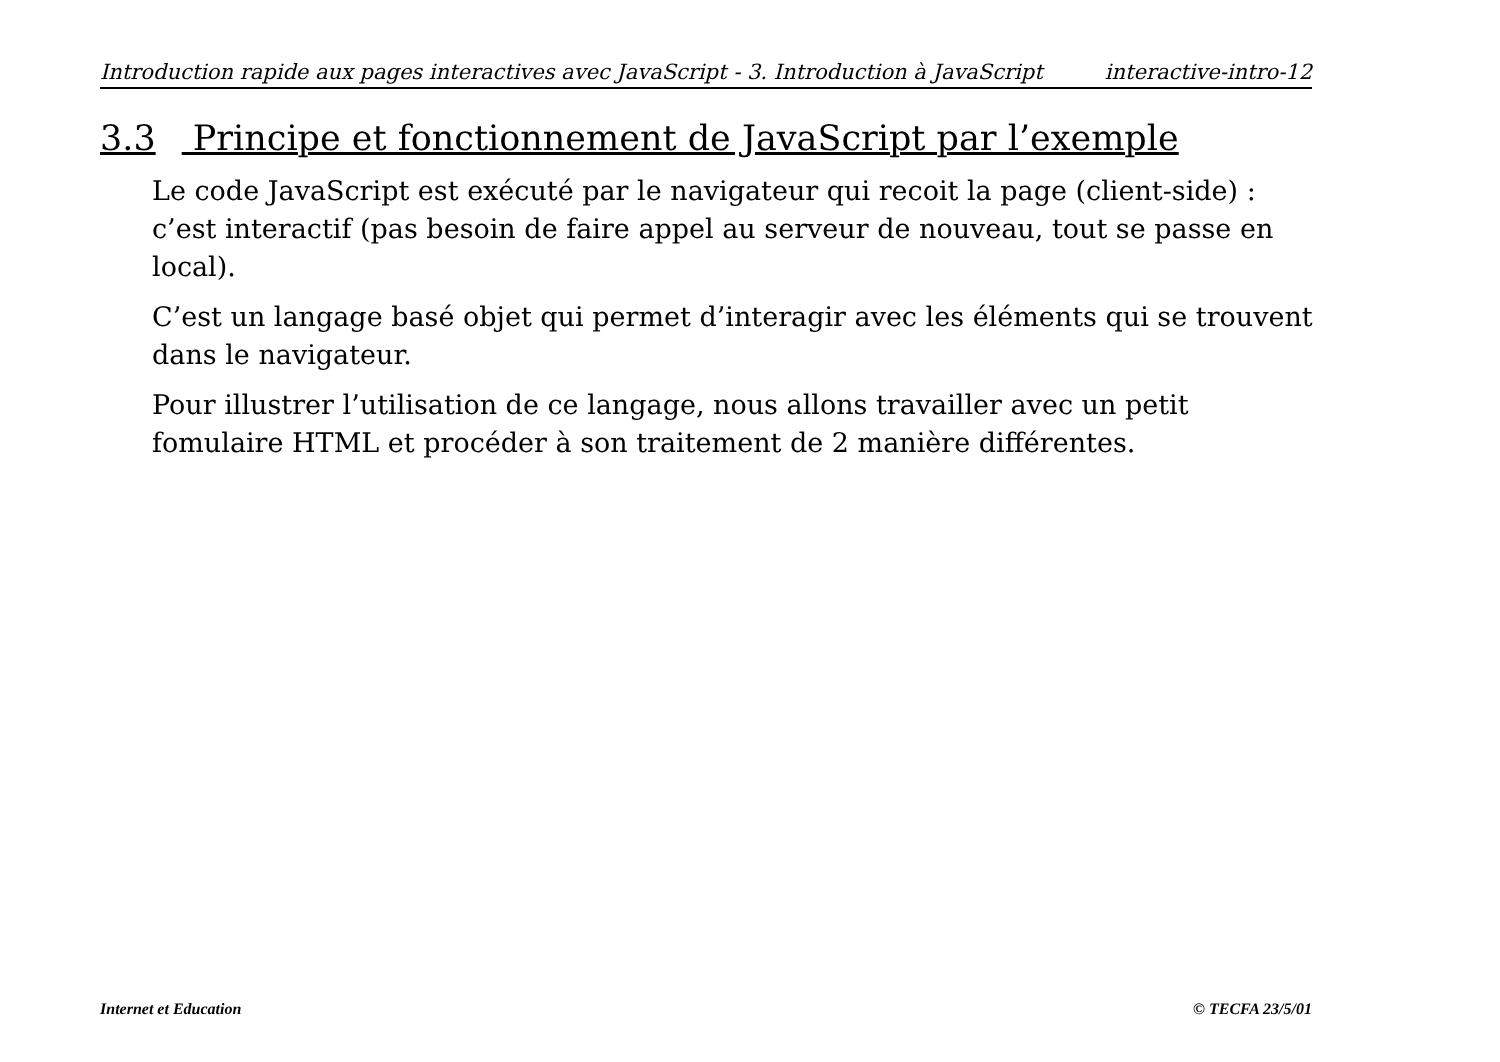Introduction rapide aux pages interactives avec JavaScript - 3. Introduction à JavaScript interactive-intro-12
3.3 Principe et fonctionnement de JavaScript par l’exemple
Le code JavaScript est exécuté par le navigateur qui recoit la page (client-side) : c’est interactif (pas besoin de faire appel au serveur de nouveau, tout se passe en local).
C’est un langage basé objet qui permet d’interagir avec les éléments qui se trouvent dans le navigateur.
Pour illustrer l’utilisation de ce langage, nous allons travailler avec un petit fomulaire HTML et procéder à son traitement de 2 manière différentes.
Internet et Education © TECFA 23/5/01